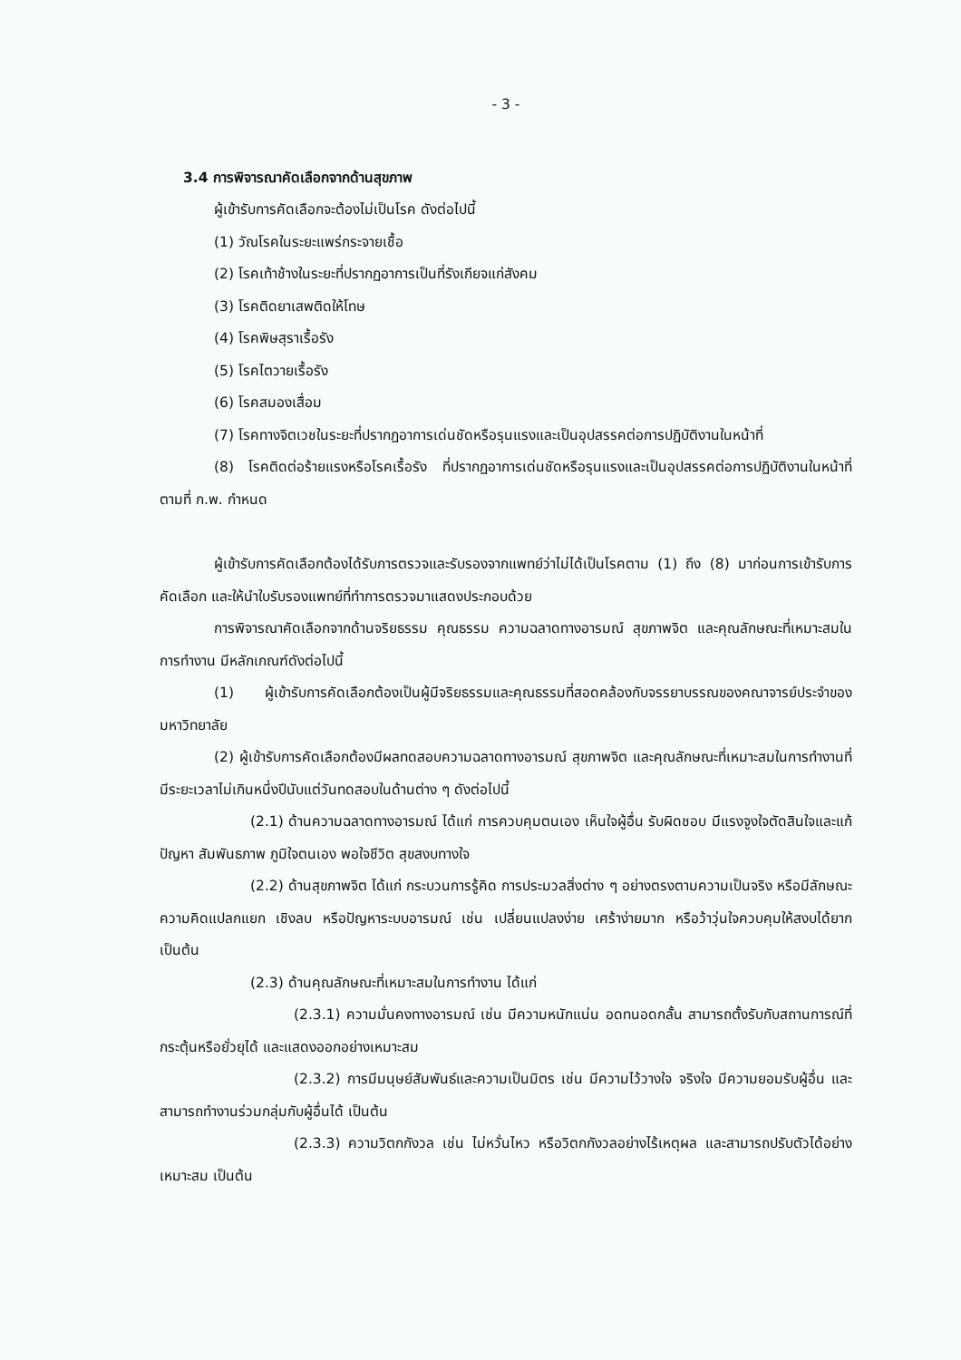- 3 -
3.4 การพิจารณาคัดเลือกจากด้านสุขภาพ
ผู้เข้ารับการคัดเลือกจะต้องไม่เป็นโรค ดังต่อไปนี้
(1) วัณโรคในระยะแพร่กระจายเชื้อ
(2) โรคเท้าช้างในระยะที่ปรากฏอาการเป็นที่รังเกียจแก่สังคม
(3) โรคติดยาเสพติดให้โทษ
(4) โรคพิษสุราเรื้อรัง
(5) โรคไตวายเรื้อรัง
(6) โรคสมองเสื่อม
(7) โรคทางจิตเวชในระยะที่ปรากฏอาการเด่นชัดหรือรุนแรงและเป็นอุปสรรคต่อการปฏิบัติงานในหน้าที่
(8) โรคติดต่อร้ายแรงหรือโรคเรื้อรัง ที่ปรากฏอาการเด่นชัดหรือรุนแรงและเป็นอุปสรรคต่อการปฏิบัติงานในหน้าที่ ตามที่ ก.พ. กำหนด
ผู้เข้ารับการคัดเลือกต้องได้รับการตรวจและรับรองจากแพทย์ว่าไม่ได้เป็นโรคตาม (1) ถึง (8) มาก่อนการเข้ารับการคัดเลือก และให้นำใบรับรองแพทย์ที่ทำการตรวจมาแสดงประกอบด้วย
การพิจารณาคัดเลือกจากด้านจริยธรรม คุณธรรม ความฉลาดทางอารมณ์ สุขภาพจิต และคุณลักษณะที่เหมาะสมในการทำงาน มีหลักเกณฑ์ดังต่อไปนี้
(1) ผู้เข้ารับการคัดเลือกต้องเป็นผู้มีจริยธรรมและคุณธรรมที่สอดคล้องกับจรรยาบรรณของคณาจารย์ประจำของมหาวิทยาลัย
(2) ผู้เข้ารับการคัดเลือกต้องมีผลทดสอบความฉลาดทางอารมณ์ สุขภาพจิต และคุณลักษณะที่เหมาะสมในการทำงานที่มีระยะเวลาไม่เกินหนึ่งปีนับแต่วันทดสอบในด้านต่าง ๆ ดังต่อไปนี้
(2.1) ด้านความฉลาดทางอารมณ์ ได้แก่ การควบคุมตนเอง เห็นใจผู้อื่น รับผิดชอบ มีแรงจูงใจตัดสินใจและแก้ปัญหา สัมพันธภาพ ภูมิใจตนเอง พอใจชีวิต สุขสงบทางใจ
(2.2) ด้านสุขภาพจิต ได้แก่ กระบวนการรู้คิด การประมวลสิ่งต่าง ๆ อย่างตรงตามความเป็นจริง หรือมีลักษณะความคิดแปลกแยก เชิงลบ หรือปัญหาระบบอารมณ์ เช่น เปลี่ยนแปลงง่าย เศร้าง่ายมาก หรือว้าวุ่นใจควบคุมให้สงบได้ยาก เป็นต้น
(2.3) ด้านคุณลักษณะที่เหมาะสมในการทำงาน ได้แก่
(2.3.1) ความมั่นคงทางอารมณ์ เช่น มีความหนักแน่น อดทนอดกลั้น สามารถตั้งรับกับสถานการณ์ที่กระตุ้นหรือยั่วยุได้ และแสดงออกอย่างเหมาะสม
(2.3.2) การมีมนุษย์สัมพันธ์และความเป็นมิตร เช่น มีความไว้วางใจ จริงใจ มีความยอมรับผู้อื่น และสามารถทำงานร่วมกลุ่มกับผู้อื่นได้ เป็นต้น
(2.3.3) ความวิตกกังวล เช่น ไม่หวั่นไหว หรือวิตกกังวลอย่างไร้เหตุผล และสามารถปรับตัวได้อย่างเหมาะสม เป็นต้น